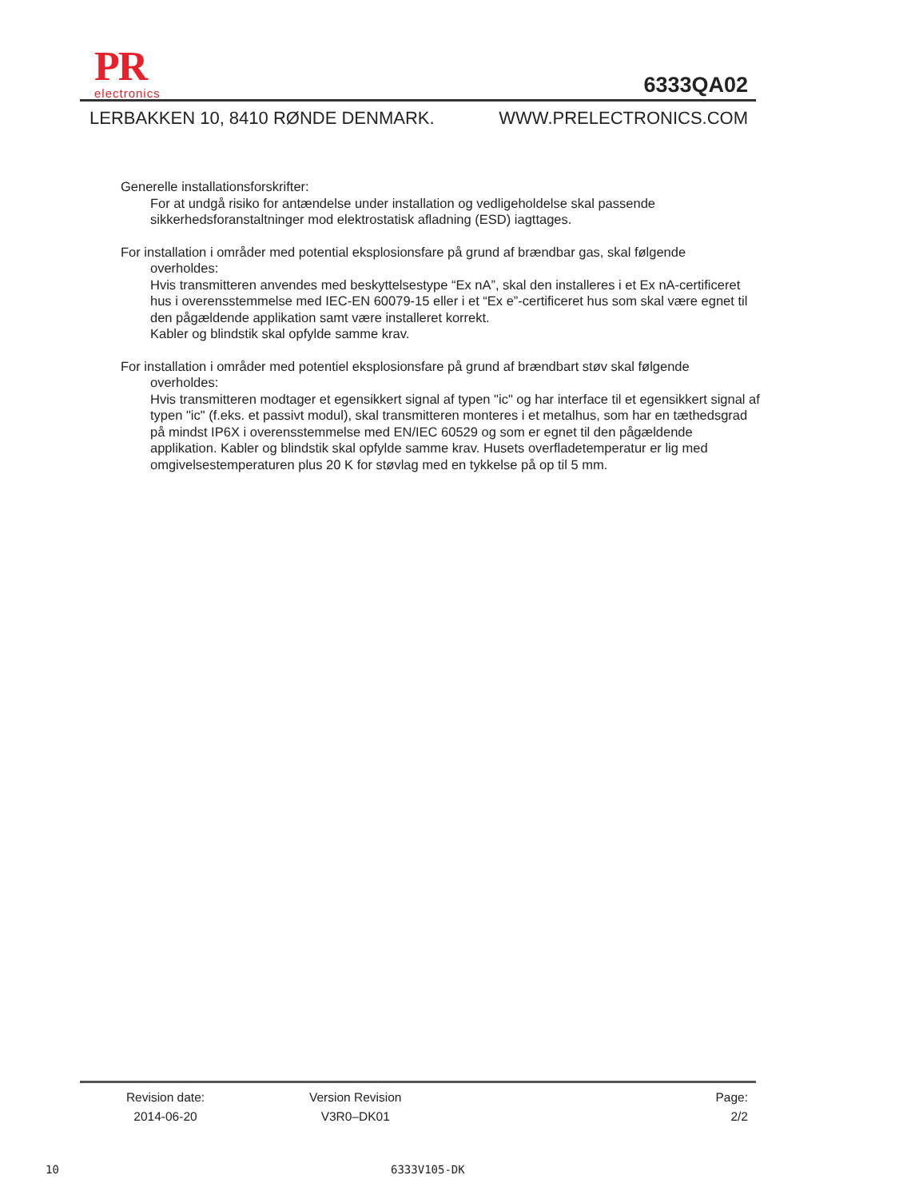PR
electronics
6333QA02
LERBAKKEN 10, 8410 RØNDE DENMARK. WWW.PRELECTRONICS.COM
Generelle installationsforskrifter:
For at undgå risiko for antændelse under installation og vedligeholdelse skal passende sikkerhedsforanstaltninger mod elektrostatisk afladning (ESD) iagttages.
For installation i områder med potential eksplosionsfare på grund af brændbar gas, skal følgende
overholdes:
Hvis transmitteren anvendes med beskyttelsestype “Ex nA”, skal den installeres i et Ex nA-certificeret hus i overensstemmelse med IEC-EN 60079-15 eller i et “Ex e”-certificeret hus som skal være egnet til den pågældende applikation samt være installeret korrekt.
Kabler og blindstik skal opfylde samme krav.
For installation i områder med potentiel eksplosionsfare på grund af brændbart støv skal følgende
overholdes:
Hvis transmitteren modtager et egensikkert signal af typen "ic" og har interface til et egensikkert signal af typen "ic" (f.eks. et passivt modul), skal transmitteren monteres i et metalhus, som har en tæthedsgrad på mindst IP6X i overensstemmelse med EN/IEC 60529 og som er egnet til den pågældende applikation. Kabler og blindstik skal opfylde samme krav. Husets overfladetemperatur er lig med omgivelsestemperaturen plus 20 K for støvlag med en tykkelse på op til 5 mm.
Revision date:
2014-06-20
Version Revision
V3R0–DK01
Page:
2/2
10 6333V105-DK